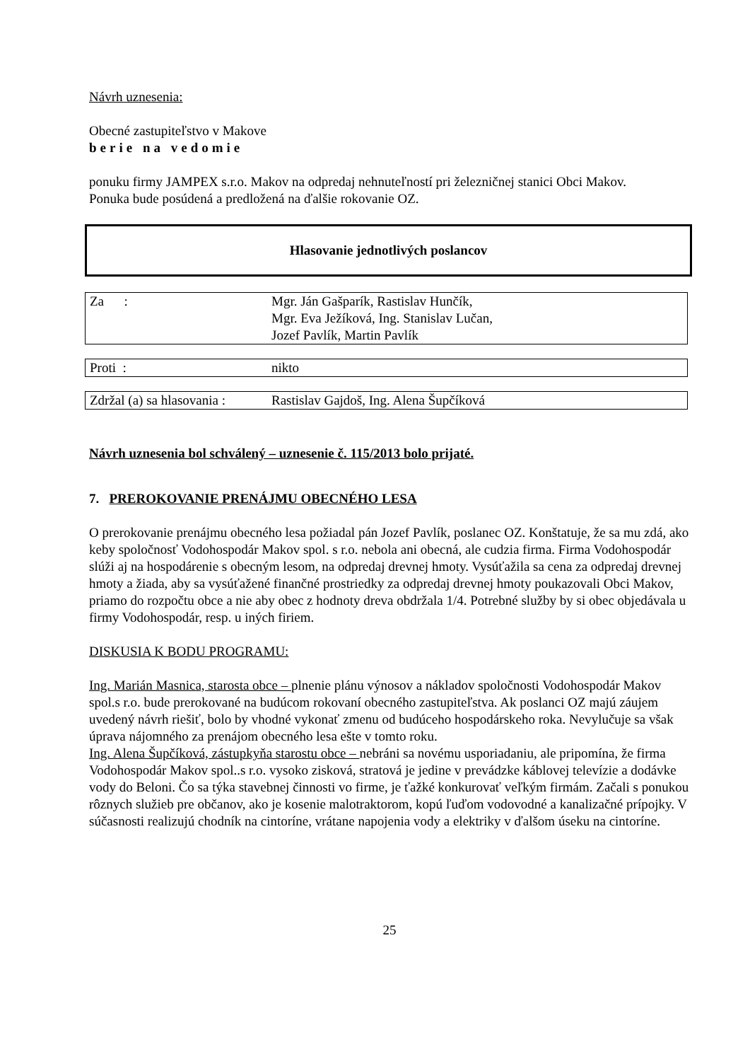Návrh uznesenia:
Obecné zastupiteľstvo v Makove
berie na vedomie
ponuku firmy JAMPEX s.r.o. Makov na odpredaj nehnuteľností pri železničnej stanici Obci Makov.
Ponuka bude posúdená a predložená na ďalšie rokovanie OZ.
Hlasovanie jednotlivých poslancov
| Za : | Mgr. Ján Gašparík, Rastislav Hunčík, Mgr. Eva Ježíková, Ing. Stanislav Lučan, Jozef Pavlík, Martin Pavlík |
| Proti : | nikto |
| Zdržal (a) sa hlasovania : | Rastislav Gajdoš, Ing. Alena Šupčíková |
Návrh uznesenia bol schválený – uznesenie č. 115/2013 bolo prijaté.
7. PREROKOVANIE PRENÁJMU OBECNÉHO LESA
O prerokovanie prenájmu obecného lesa požiadal pán Jozef Pavlík, poslanec OZ. Konštatuje, že sa mu zdá, ako keby spoločnosť Vodohospodár Makov spol. s r.o. nebola ani obecná, ale cudzia firma. Firma Vodohospodár slúži aj na hospodárenie s obecným lesom, na odpredaj drevnej hmoty. Vysúťažila sa cena za odpredaj drevnej hmoty a žiada, aby sa vysúťažené finančné prostriedky za odpredaj drevnej hmoty poukazovali Obci Makov, priamo do rozpočtu obce a nie aby obec z hodnoty dreva obdržala 1/4. Potrebné služby by si obec objedávala u firmy Vodohospodár, resp. u iných firiem.
DISKUSIA K BODU PROGRAMU:
Ing. Marián Masnica, starosta obce – plnenie plánu výnosov a nákladov spoločnosti Vodohospodár Makov spol.s r.o. bude prerokované na budúcom rokovaní obecného zastupiteľstva. Ak poslanci OZ majú záujem uvedený návrh riešiť, bolo by vhodné vykonať zmenu od budúceho hospodárskeho roka. Nevylučuje sa však úprava nájomného za prenájom obecného lesa ešte v tomto roku.
Ing. Alena Šupčíková, zástupkyňa starostu obce – nebráni sa novému usporiadaniu, ale pripomína, že firma Vodohospodár Makov spol..s r.o. vysoko zisková, stratová je jedine v prevádzke káblovej televízie a dodávke vody do Beloni. Čo sa týka stavebnej činnosti vo firme, je ťažké konkurovať veľkým firmám. Začali s ponukou rôznych služieb pre občanov, ako je kosenie malotraktorom, kopú ľuďom vodovodné a kanalizačné prípojky. V súčasnosti realizujú chodník na cintoríne, vrátane napojenia vody a elektriky v ďalšom úseku na cintoríne.
25